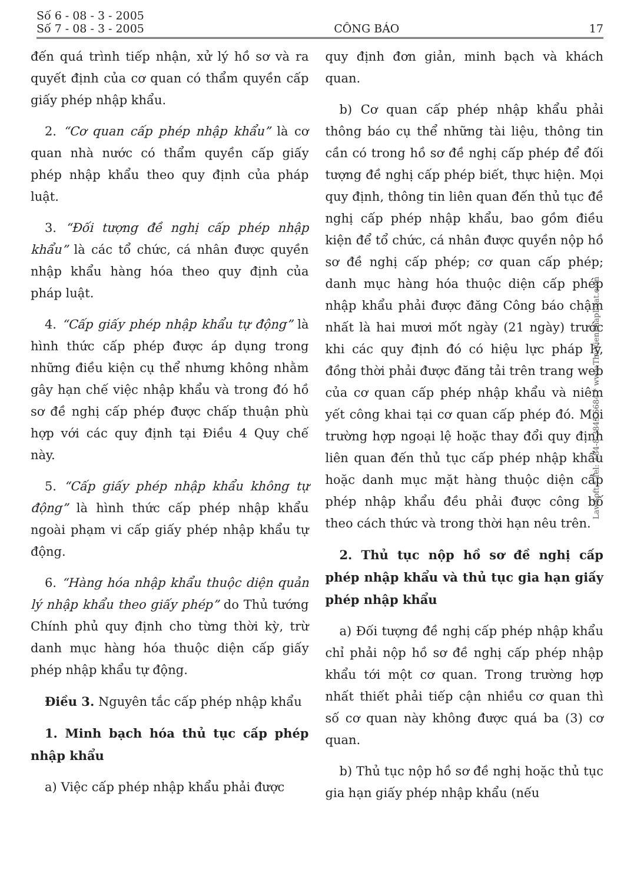Số 6 - 08 - 3 - 2005
Số 7 - 08 - 3 - 2005
CÔNG BÁO
17
đến quá trình tiếp nhận, xử lý hồ sơ và ra quyết định của cơ quan có thẩm quyền cấp giấy phép nhập khẩu.
2. “Cơ quan cấp phép nhập khẩu” là cơ quan nhà nước có thẩm quyền cấp giấy phép nhập khẩu theo quy định của pháp luật.
3. “Đối tượng đề nghị cấp phép nhập khẩu” là các tổ chức, cá nhân được quyền nhập khẩu hàng hóa theo quy định của pháp luật.
4. “Cấp giấy phép nhập khẩu tự động” là hình thức cấp phép được áp dụng trong những điều kiện cụ thể nhưng không nhằm gây hạn chế việc nhập khẩu và trong đó hồ sơ đề nghị cấp phép được chấp thuận phù hợp với các quy định tại Điều 4 Quy chế này.
5. “Cấp giấy phép nhập khẩu không tự động” là hình thức cấp phép nhập khẩu ngoài phạm vi cấp giấy phép nhập khẩu tự động.
6. “Hàng hóa nhập khẩu thuộc diện quản lý nhập khẩu theo giấy phép” do Thủ tướng Chính phủ quy định cho từng thời kỳ, trừ danh mục hàng hóa thuộc diện cấp giấy phép nhập khẩu tự động.
Điều 3. Nguyên tắc cấp phép nhập khẩu
1. Minh bạch hóa thủ tục cấp phép nhập khẩu
a) Việc cấp phép nhập khẩu phải được
quy định đơn giản, minh bạch và khách quan.
b) Cơ quan cấp phép nhập khẩu phải thông báo cụ thể những tài liệu, thông tin cần có trong hồ sơ đề nghị cấp phép để đối tượng đề nghị cấp phép biết, thực hiện. Mọi quy định, thông tin liên quan đến thủ tục đề nghị cấp phép nhập khẩu, bao gồm điều kiện để tổ chức, cá nhân được quyền nộp hồ sơ đề nghị cấp phép; cơ quan cấp phép; danh mục hàng hóa thuộc diện cấp phép nhập khẩu phải được đăng Công báo chậm nhất là hai mươi mốt ngày (21 ngày) trước khi các quy định đó có hiệu lực pháp lý, đồng thời phải được đăng tải trên trang web của cơ quan cấp phép nhập khẩu và niêm yết công khai tại cơ quan cấp phép đó. Mọi trường hợp ngoại lệ hoặc thay đổi quy định liên quan đến thủ tục cấp phép nhập khẩu hoặc danh mục mặt hàng thuộc diện cấp phép nhập khẩu đều phải được công bố theo cách thức và trong thời hạn nêu trên.
2. Thủ tục nộp hồ sơ đề nghị cấp phép nhập khẩu và thủ tục gia hạn giấy phép nhập khẩu
a) Đối tượng đề nghị cấp phép nhập khẩu chỉ phải nộp hồ sơ đề nghị cấp phép nhập khẩu tới một cơ quan. Trong trường hợp nhất thiết phải tiếp cận nhiều cơ quan thì số cơ quan này không được quá ba (3) cơ quan.
b) Thủ tục nộp hồ sơ đề nghị hoặc thủ tục gia hạn giấy phép nhập khẩu (nếu
LawSoft * Tel: +84-8-3845 6684 * www.ThuVienPhapLuat.com